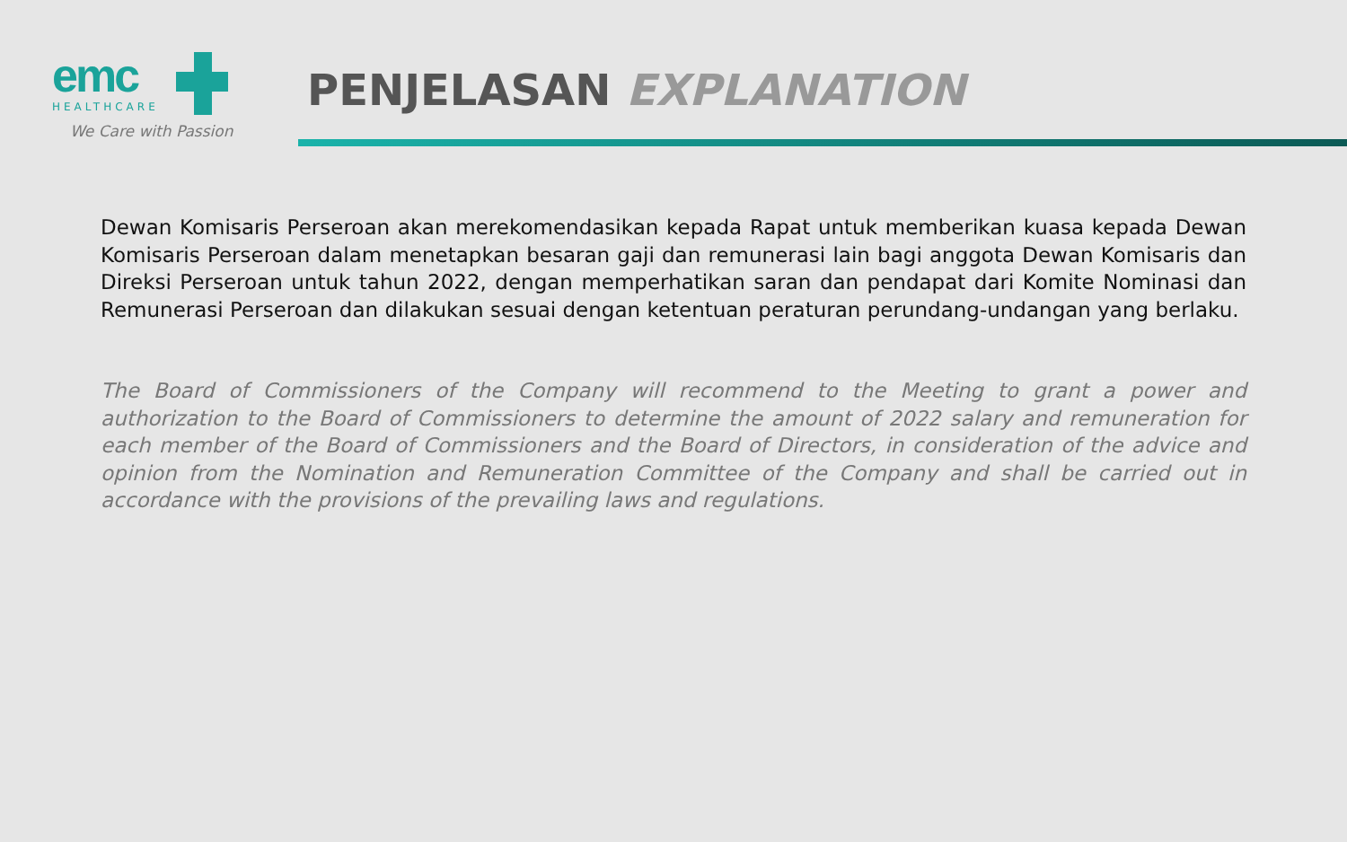emc
HEALTHCARE
We Care with Passion
PENJELASAN EXPLANATION
Dewan Komisaris Perseroan akan merekomendasikan kepada Rapat untuk memberikan kuasa kepada Dewan Komisaris Perseroan dalam menetapkan besaran gaji dan remunerasi lain bagi anggota Dewan Komisaris dan Direksi Perseroan untuk tahun 2022, dengan memperhatikan saran dan pendapat dari Komite Nominasi dan Remunerasi Perseroan dan dilakukan sesuai dengan ketentuan peraturan perundang-undangan yang berlaku.
The Board of Commissioners of the Company will recommend to the Meeting to grant a power and authorization to the Board of Commissioners to determine the amount of 2022 salary and remuneration for each member of the Board of Commissioners and the Board of Directors, in consideration of the advice and opinion from the Nomination and Remuneration Committee of the Company and shall be carried out in accordance with the provisions of the prevailing laws and regulations.